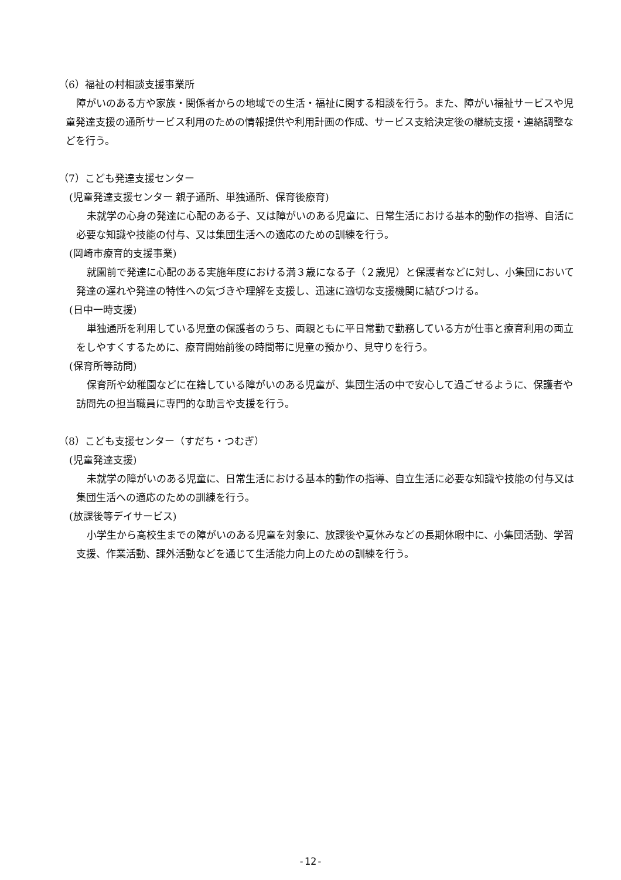（6）福祉の村相談支援事業所
障がいのある方や家族・関係者からの地域での生活・福祉に関する相談を行う。また、障がい福祉サービスや児童発達支援の通所サービス利用のための情報提供や利用計画の作成、サービス支給決定後の継続支援・連絡調整などを行う。
（7）こども発達支援センター
(児童発達支援センター 親子通所、単独通所、保育後療育)
未就学の心身の発達に心配のある子、又は障がいのある児童に、日常生活における基本的動作の指導、自活に必要な知識や技能の付与、又は集団生活への適応のための訓練を行う。
(岡崎市療育的支援事業)
就園前で発達に心配のある実施年度における満３歳になる子（２歳児）と保護者などに対し、小集団において発達の遅れや発達の特性への気づきや理解を支援し、迅速に適切な支援機関に結びつける。
(日中一時支援)
単独通所を利用している児童の保護者のうち、両親ともに平日常勤で勤務している方が仕事と療育利用の両立をしやすくするために、療育開始前後の時間帯に児童の預かり、見守りを行う。
(保育所等訪問)
保育所や幼稚園などに在籍している障がいのある児童が、集団生活の中で安心して過ごせるように、保護者や訪問先の担当職員に専門的な助言や支援を行う。
（8）こども支援センター（すだち・つむぎ）
(児童発達支援)
未就学の障がいのある児童に、日常生活における基本的動作の指導、自立生活に必要な知識や技能の付与又は集団生活への適応のための訓練を行う。
(放課後等デイサービス)
小学生から高校生までの障がいのある児童を対象に、放課後や夏休みなどの長期休暇中に、小集団活動、学習支援、作業活動、課外活動などを通じて生活能力向上のための訓練を行う。
-12-